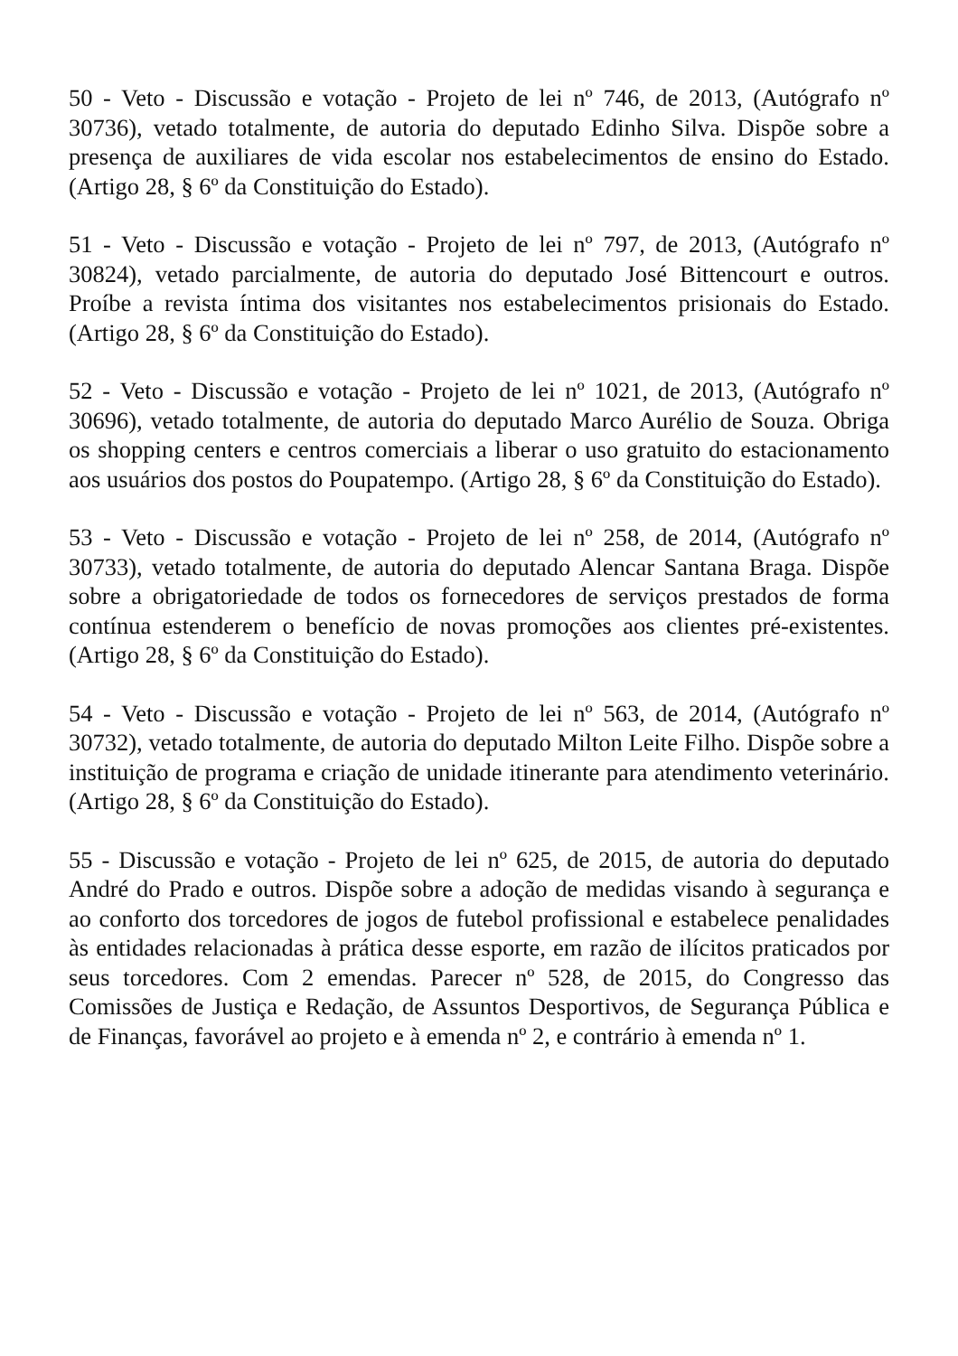50 - Veto - Discussão e votação - Projeto de lei nº 746, de 2013, (Autógrafo nº 30736), vetado totalmente, de autoria do deputado Edinho Silva. Dispõe sobre a presença de auxiliares de vida escolar nos estabelecimentos de ensino do Estado. (Artigo 28, § 6º da Constituição do Estado).
51 - Veto - Discussão e votação - Projeto de lei nº 797, de 2013, (Autógrafo nº 30824), vetado parcialmente, de autoria do deputado José Bittencourt e outros. Proíbe a revista íntima dos visitantes nos estabelecimentos prisionais do Estado. (Artigo 28, § 6º da Constituição do Estado).
52 - Veto - Discussão e votação - Projeto de lei nº 1021, de 2013, (Autógrafo nº 30696), vetado totalmente, de autoria do deputado Marco Aurélio de Souza. Obriga os shopping centers e centros comerciais a liberar o uso gratuito do estacionamento aos usuários dos postos do Poupatempo. (Artigo 28, § 6º da Constituição do Estado).
53 - Veto - Discussão e votação - Projeto de lei nº 258, de 2014, (Autógrafo nº 30733), vetado totalmente, de autoria do deputado Alencar Santana Braga. Dispõe sobre a obrigatoriedade de todos os fornecedores de serviços prestados de forma contínua estenderem o benefício de novas promoções aos clientes pré-existentes. (Artigo 28, § 6º da Constituição do Estado).
54 - Veto - Discussão e votação - Projeto de lei nº 563, de 2014, (Autógrafo nº 30732), vetado totalmente, de autoria do deputado Milton Leite Filho. Dispõe sobre a instituição de programa e criação de unidade itinerante para atendimento veterinário. (Artigo 28, § 6º da Constituição do Estado).
55 - Discussão e votação - Projeto de lei nº 625, de 2015, de autoria do deputado André do Prado e outros. Dispõe sobre a adoção de medidas visando à segurança e ao conforto dos torcedores de jogos de futebol profissional e estabelece penalidades às entidades relacionadas à prática desse esporte, em razão de ilícitos praticados por seus torcedores. Com 2 emendas. Parecer nº 528, de 2015, do Congresso das Comissões de Justiça e Redação, de Assuntos Desportivos, de Segurança Pública e de Finanças, favorável ao projeto e à emenda nº 2, e contrário à emenda nº 1.